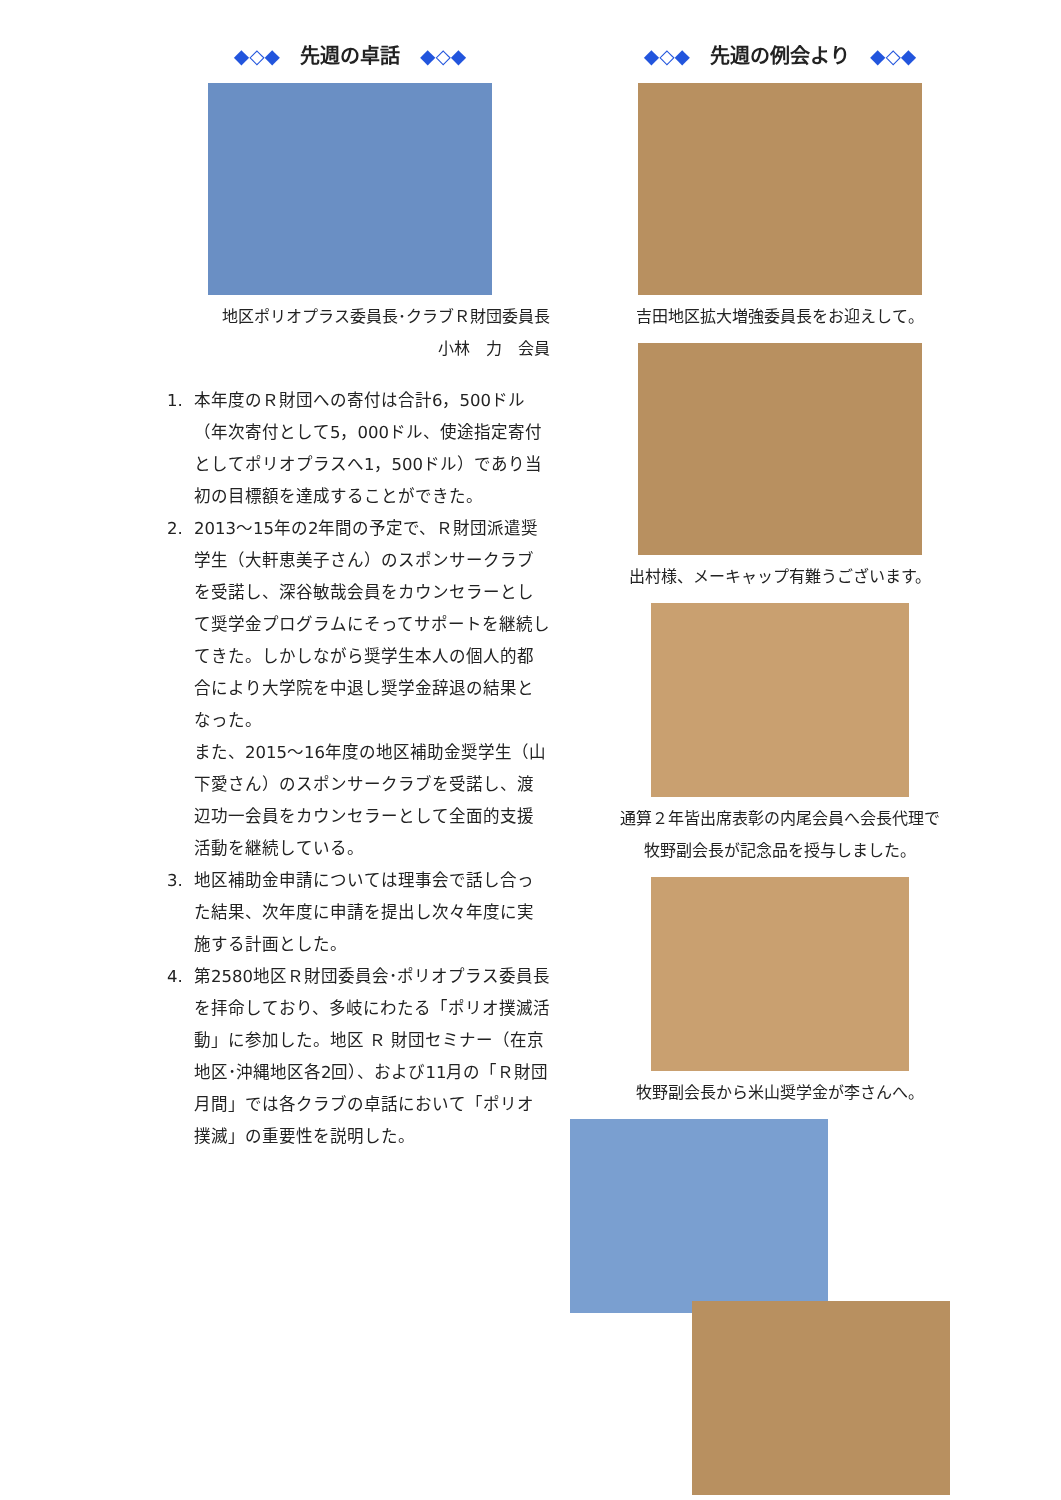◆◇◆　先週の卓話　◆◇◆
地区ポリオプラス委員長･クラブＲ財団委員長
小林　力　会員
1. 本年度のＲ財団への寄付は合計6，500ドル（年次寄付として5，000ドル、使途指定寄付としてポリオプラスへ1，500ドル）であり当初の目標額を達成することができた。
2. 2013～15年の2年間の予定で、Ｒ財団派遣奨学生（大軒恵美子さん）のスポンサークラブを受諾し、深谷敏哉会員をカウンセラーとして奨学金プログラムにそってサポートを継続してきた。しかしながら奨学生本人の個人的都合により大学院を中退し奨学金辞退の結果となった。
また、2015～16年度の地区補助金奨学生（山下愛さん）のスポンサークラブを受諾し、渡辺功一会員をカウンセラーとして全面的支援活動を継続している。
3. 地区補助金申請については理事会で話し合った結果、次年度に申請を提出し次々年度に実施する計画とした。
4. 第2580地区Ｒ財団委員会･ポリオプラス委員長を拝命しており、多岐にわたる「ポリオ撲滅活動」に参加した。地区 Ｒ 財団セミナー（在京地区･沖縄地区各2回）、および11月の「Ｒ財団月間」では各クラブの卓話において「ポリオ撲滅」の重要性を説明した。
◆◇◆　先週の例会より　◆◇◆
吉田地区拡大増強委員長をお迎えして。
出村様、メーキャップ有難うございます。
通算２年皆出席表彰の内尾会員へ会長代理で
牧野副会長が記念品を授与しました。
牧野副会長から米山奨学金が李さんへ。